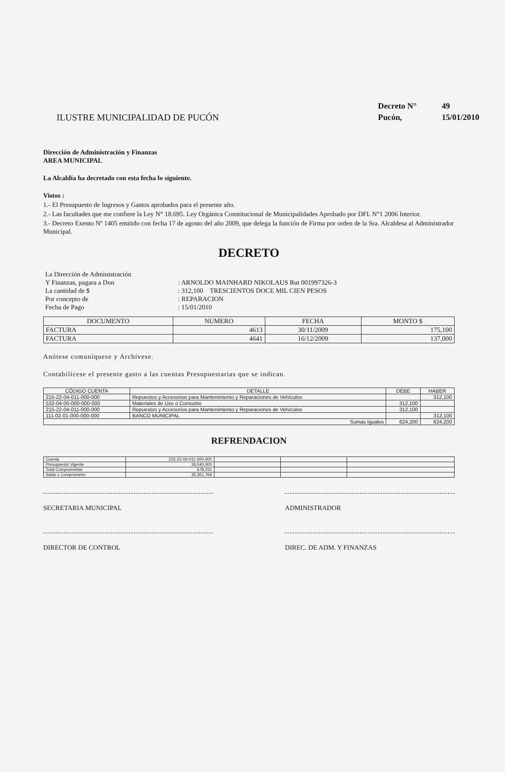ILUSTRE MUNICIPALIDAD DE PUCÓN
Decreto N° 49
Pucón, 15/01/2010
Dirección de Administración y Finanzas
AREA MUNICIPAL
La Alcaldía ha decretado con esta fecha lo siguiente.
Vistos :
1.- El Presupuesto de Ingresos y Gastos aprobados para el presente año.
2.- Las facultades que me confiere la Ley N° 18.695. Ley Orgánica Constitucional de Municipalidades Aprobado por DFL N°1 2006 Interior.
3.- Decreto Exento Nº 1405 emitido con fecha 17 de agosto del año 2009, que delega la función de Firma por orden de la Sra. Alcaldesa al Administrador Municipal.
DECRETO
| La Dirección de Administración | |
| Y Finanzas, pagara a Don | : ARNOLDO MAINHARD NIKOLAUS Rut 001997326-3 |
| La cantidad de $ | : 312,100 TRESCIENTOS DOCE MIL CIEN PESOS |
| Por concepto de | : REPARACION |
| Fecha de Pago | : 15/01/2010 |
| DOCUMENTO | NUMERO | FECHA | MONTO $ |
| --- | --- | --- | --- |
| FACTURA | 4613 | 30/11/2009 | 175,100 |
| FACTURA | 4641 | 16/12/2009 | 137,000 |
Anótese comuníquese y Archívese.
Contabilícese el presente gasto a las cuentas Presupuestarias que se indican.
| CÓDIGO CUENTA | DETALLE | DEBE | HABER |
| --- | --- | --- | --- |
| 215-22-04-011-000-000 | Repuestos y Accesorios para Mantenimiento y Reparaciones de Vehículos | | 312,100 |
| 532-04-00-000-000-000 | Materiales de Uso o Consumo | 312,100 | |
| 215-22-04-011-000-000 | Repuestos y Accesorios para Mantenimiento y Reparaciones de Vehículos | 312,100 | |
| 111-02-01-000-000-000 | BANCO MUNICIPAL | | 312,100 |
| Sumas Iguales | | 624,200 | 624,200 |
REFRENDACION
| Cuenta | 215-22-04-011-000-000 | | | |
| Presupuesto Vigente | 36,040,000 | | | |
| Total Comprometido | 678,231 | | | |
| Saldo x Comprometer | 35,361,769 | | | |
SECRETARIA MUNICIPAL ADMINISTRADOR
DIRECTOR DE CONTROL DIREC. DE ADM. Y FINANZAS